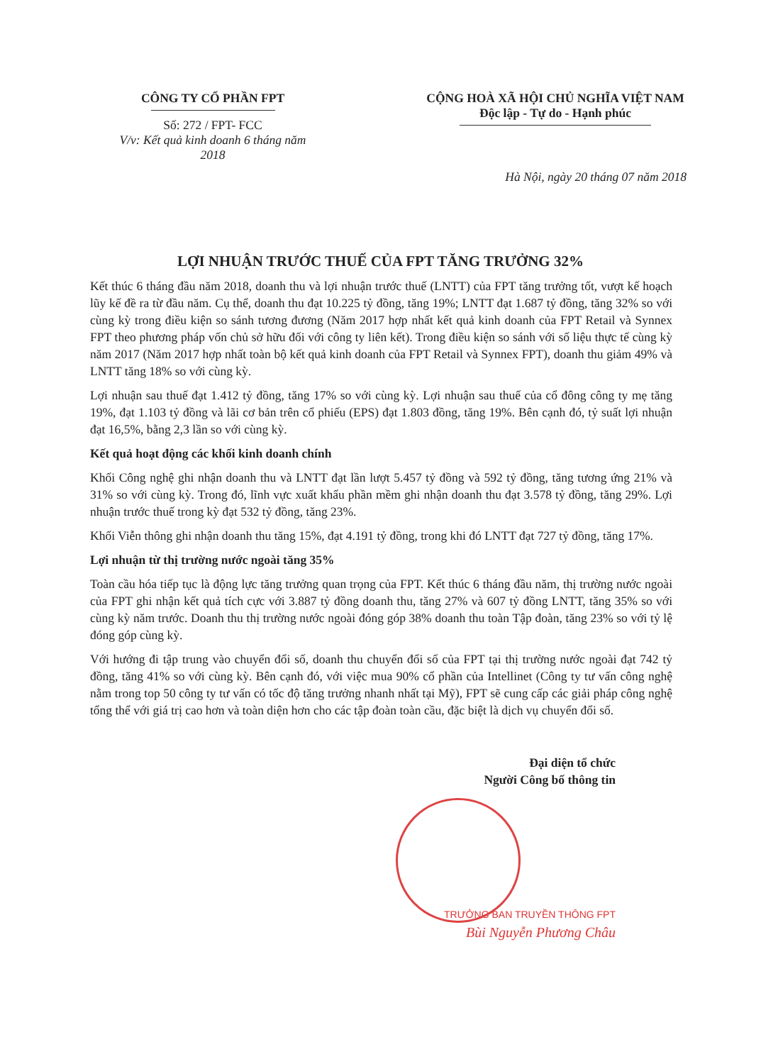CÔNG TY CỔ PHẦN FPT
Số: 272 / FPT- FCC
V/v: Kết quả kinh doanh 6 tháng năm 2018
CỘNG HOÀ XÃ HỘI CHỦ NGHĨA VIỆT NAM
Độc lập - Tự do - Hạnh phúc
Hà Nội, ngày 20 tháng 07 năm 2018
LỢI NHUẬN TRƯỚC THUẾ CỦA FPT TĂNG TRƯỞNG 32%
Kết thúc 6 tháng đầu năm 2018, doanh thu và lợi nhuận trước thuế (LNTT) của FPT tăng trưởng tốt, vượt kế hoạch lũy kế đề ra từ đầu năm. Cụ thể, doanh thu đạt 10.225 tỷ đồng, tăng 19%; LNTT đạt 1.687 tỷ đồng, tăng 32% so với cùng kỳ trong điều kiện so sánh tương đương (Năm 2017 hợp nhất kết quả kinh doanh của FPT Retail và Synnex FPT theo phương pháp vốn chủ sở hữu đối với công ty liên kết). Trong điều kiện so sánh với số liệu thực tế cùng kỳ năm 2017 (Năm 2017 hợp nhất toàn bộ kết quả kinh doanh của FPT Retail và Synnex FPT), doanh thu giảm 49% và LNTT tăng 18% so với cùng kỳ.
Lợi nhuận sau thuế đạt 1.412 tỷ đồng, tăng 17% so với cùng kỳ. Lợi nhuận sau thuế của cổ đông công ty mẹ tăng 19%, đạt 1.103 tỷ đồng và lãi cơ bản trên cổ phiếu (EPS) đạt 1.803 đồng, tăng 19%. Bên cạnh đó, tỷ suất lợi nhuận đạt 16,5%, bằng 2,3 lần so với cùng kỳ.
Kết quả hoạt động các khối kinh doanh chính
Khối Công nghệ ghi nhận doanh thu và LNTT đạt lần lượt 5.457 tỷ đồng và 592 tỷ đồng, tăng tương ứng 21% và 31% so với cùng kỳ. Trong đó, lĩnh vực xuất khẩu phần mềm ghi nhận doanh thu đạt 3.578 tỷ đồng, tăng 29%. Lợi nhuận trước thuế trong kỳ đạt 532 tỷ đồng, tăng 23%.
Khối Viễn thông ghi nhận doanh thu tăng 15%, đạt 4.191 tỷ đồng, trong khi đó LNTT đạt 727 tỷ đồng, tăng 17%.
Lợi nhuận từ thị trường nước ngoài tăng 35%
Toàn cầu hóa tiếp tục là động lực tăng trưởng quan trọng của FPT. Kết thúc 6 tháng đầu năm, thị trường nước ngoài của FPT ghi nhận kết quả tích cực với 3.887 tỷ đồng doanh thu, tăng 27% và 607 tỷ đồng LNTT, tăng 35% so với cùng kỳ năm trước. Doanh thu thị trường nước ngoài đóng góp 38% doanh thu toàn Tập đoàn, tăng 23% so với tỷ lệ đóng góp cùng kỳ.
Với hướng đi tập trung vào chuyển đổi số, doanh thu chuyển đổi số của FPT tại thị trường nước ngoài đạt 742 tỷ đồng, tăng 41% so với cùng kỳ. Bên cạnh đó, với việc mua 90% cổ phần của Intellinet (Công ty tư vấn công nghệ nằm trong top 50 công ty tư vấn có tốc độ tăng trưởng nhanh nhất tại Mỹ), FPT sẽ cung cấp các giải pháp công nghệ tổng thể với giá trị cao hơn và toàn diện hơn cho các tập đoàn toàn cầu, đặc biệt là dịch vụ chuyển đổi số.
Đại diện tổ chức
Người Công bố thông tin
TRƯỞNG BAN TRUYỀN THÔNG FPT
Bùi Nguyễn Phương Châu